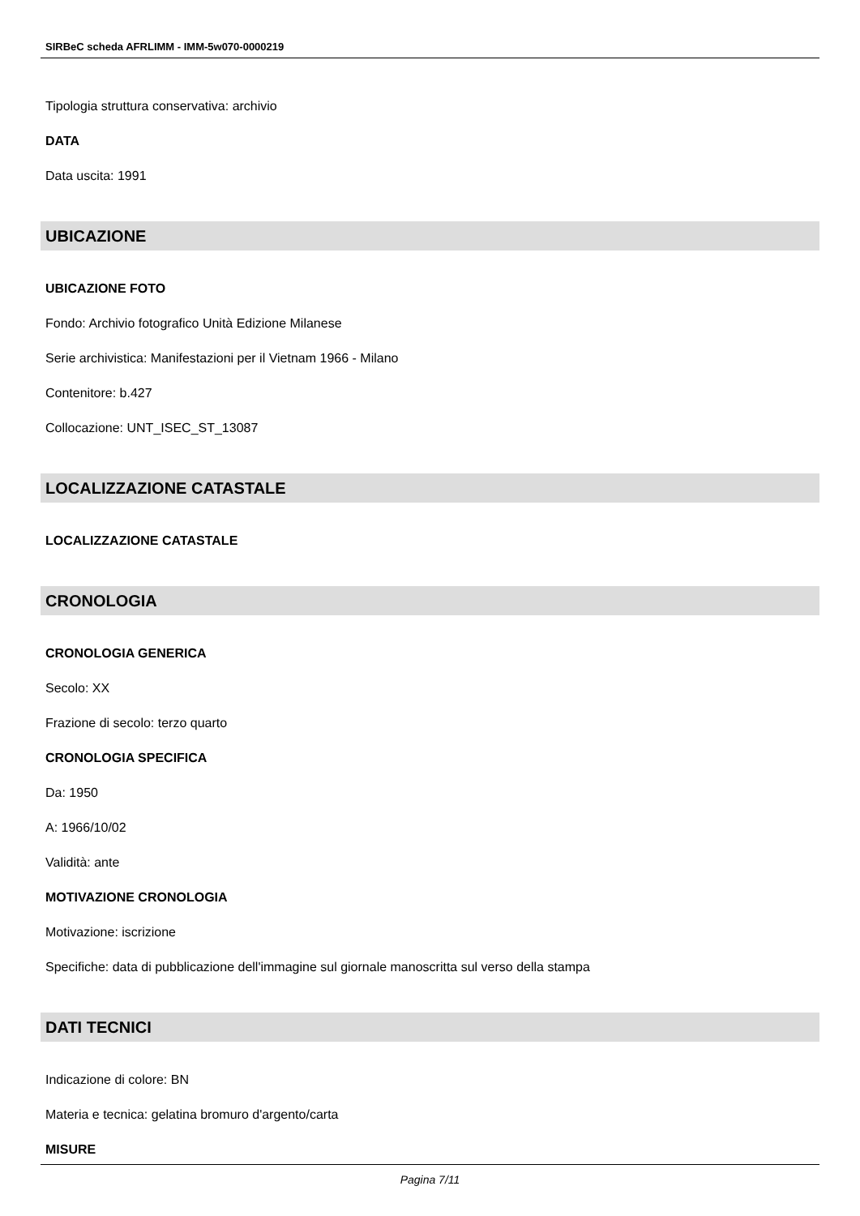SIRBeC scheda AFRLIMM - IMM-5w070-0000219
Tipologia struttura conservativa: archivio
DATA
Data uscita: 1991
UBICAZIONE
UBICAZIONE FOTO
Fondo: Archivio fotografico Unità Edizione Milanese
Serie archivistica: Manifestazioni per il Vietnam 1966 - Milano
Contenitore: b.427
Collocazione: UNT_ISEC_ST_13087
LOCALIZZAZIONE CATASTALE
LOCALIZZAZIONE CATASTALE
CRONOLOGIA
CRONOLOGIA GENERICA
Secolo: XX
Frazione di secolo: terzo quarto
CRONOLOGIA SPECIFICA
Da: 1950
A: 1966/10/02
Validità: ante
MOTIVAZIONE CRONOLOGIA
Motivazione: iscrizione
Specifiche: data di pubblicazione dell'immagine sul giornale manoscritta sul verso della stampa
DATI TECNICI
Indicazione di colore: BN
Materia e tecnica: gelatina bromuro d'argento/carta
MISURE
Pagina 7/11